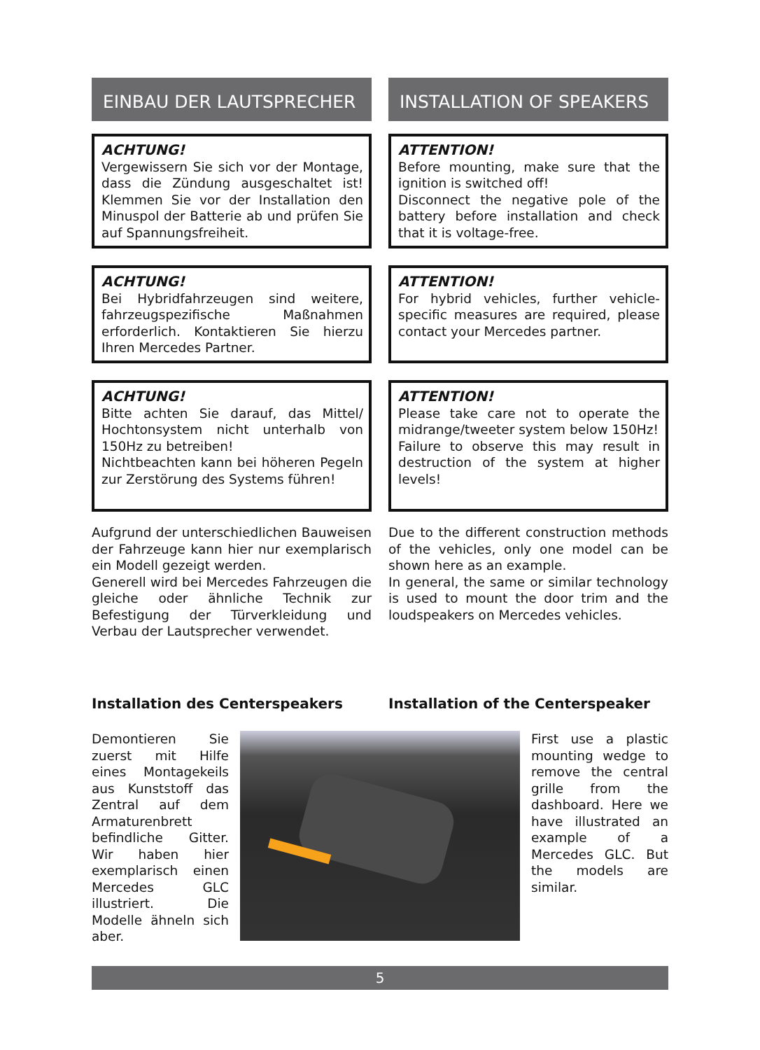EINBAU DER LAUTSPRECHER
ACHTUNG!
Vergewissern Sie sich vor der Montage, dass die Zündung ausgeschaltet ist! Klemmen Sie vor der Installation den Minuspol der Batterie ab und prüfen Sie auf Spannungsfreiheit.
ACHTUNG!
Bei Hybridfahrzeugen sind weitere, fahrzeugspezifische Maßnahmen erforderlich. Kontaktieren Sie hierzu Ihren Mercedes Partner.
ACHTUNG!
Bitte achten Sie darauf, das Mittel/ Hochtonsystem nicht unterhalb von 150Hz zu betreiben!
Nichtbeachten kann bei höheren Pegeln zur Zerstörung des Systems führen!
Aufgrund der unterschiedlichen Bauweisen der Fahrzeuge kann hier nur exemplarisch ein Modell gezeigt werden.
Generell wird bei Mercedes Fahrzeugen die gleiche oder ähnliche Technik zur Befestigung der Türverkleidung und Verbau der Lautsprecher verwendet.
INSTALLATION OF SPEAKERS
ATTENTION!
Before mounting, make sure that the ignition is switched off!
Disconnect the negative pole of the battery before installation and check that it is voltage-free.
ATTENTION!
For hybrid vehicles, further vehicle-specific measures are required, please contact your Mercedes partner.
ATTENTION!
Please take care not to operate the midrange/tweeter system below 150Hz!
Failure to observe this may result in destruction of the system at higher levels!
Due to the different construction methods of the vehicles, only one model can be shown here as an example.
In general, the same or similar technology is used to mount the door trim and the loudspeakers on Mercedes vehicles.
Installation des Centerspeakers
Installation of the Centerspeaker
Demontieren Sie zuerst mit Hilfe eines Montagekeils aus Kunststoff das Zentral auf dem Armaturenbrett befindliche Gitter. Wir haben hier exemplarisch einen Mercedes GLC illustriert. Die Modelle ähneln sich aber.
First use a plastic mounting wedge to remove the central grille from the dashboard. Here we have illustrated an example of a Mercedes GLC. But the models are similar.
5